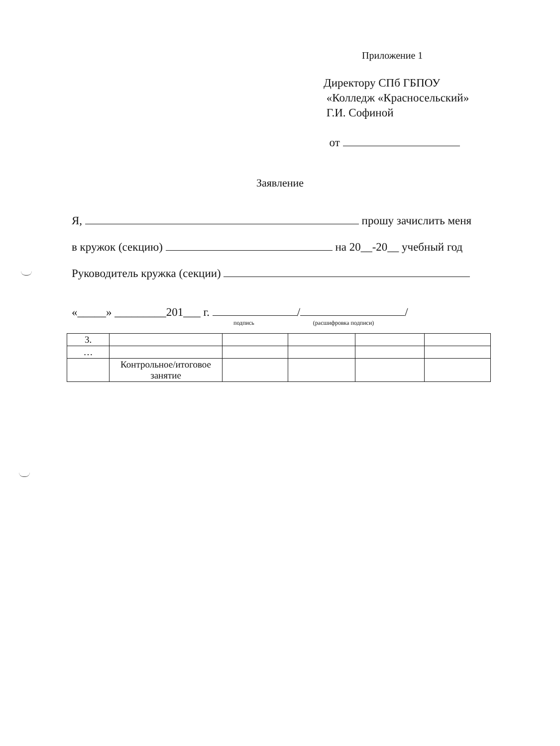Приложение 1
Директору СПб ГБПОУ
«Колледж «Красносельский»
Г.И. Софиной
от
Заявление
Я, прошу зачислить меня
в кружок (секцию) на 20__-20__ учебный год
Руководитель кружка (секции)
«_____» _________201___ г. / /
подпись (расшифровка подписи)
| 3. | | | | | |
| … | | | | | |
| | Контрольное/итоговое занятие | | | | |